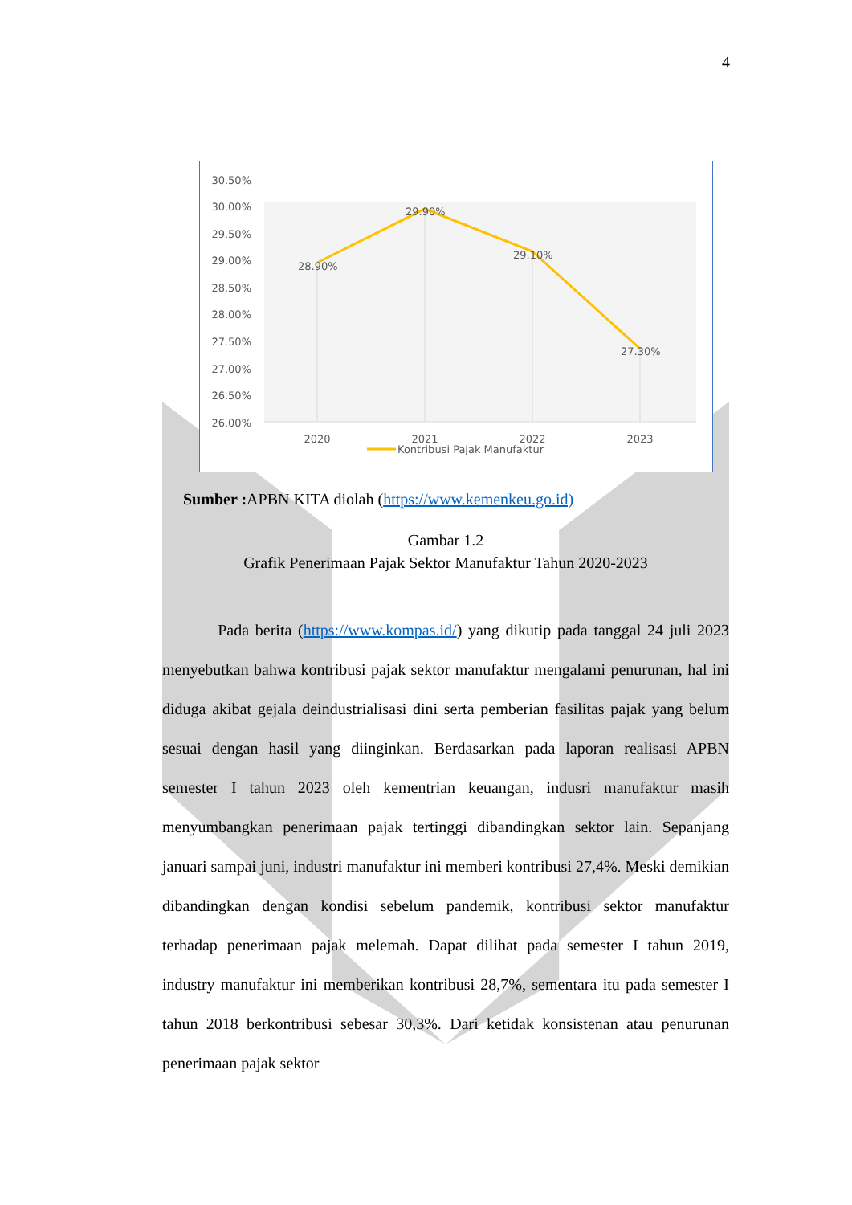4
30.50%
30.00%
29.50%
29.00%
28.50%
28.00%
27.50%
27.00%
26.50%
26.00%
28.90%
29.90%
29.10%
27.30%
2020
2021
2022
2023
Kontribusi Pajak Manufaktur
Sumber : APBN KITA diolah (https://www.kemenkeu.go.id)
Gambar 1.2
Grafik Penerimaan Pajak Sektor Manufaktur Tahun 2020-2023
Pada berita (https://www.kompas.id/) yang dikutip pada tanggal 24 juli 2023 menyebutkan bahwa kontribusi pajak sektor manufaktur mengalami penurunan, hal ini diduga akibat gejala deindustrialisasi dini serta pemberian fasilitas pajak yang belum sesuai dengan hasil yang diinginkan. Berdasarkan pada laporan realisasi APBN semester I tahun 2023 oleh kementrian keuangan, indusri manufaktur masih menyumbangkan penerimaan pajak tertinggi dibandingkan sektor lain. Sepanjang januari sampai juni, industri manufaktur ini memberi kontribusi 27,4%. Meski demikian dibandingkan dengan kondisi sebelum pandemik, kontribusi sektor manufaktur terhadap penerimaan pajak melemah. Dapat dilihat pada semester I tahun 2019, industry manufaktur ini memberikan kontribusi 28,7%, sementara itu pada semester I tahun 2018 berkontribusi sebesar 30,3%. Dari ketidak konsistenan atau penurunan penerimaan pajak sektor